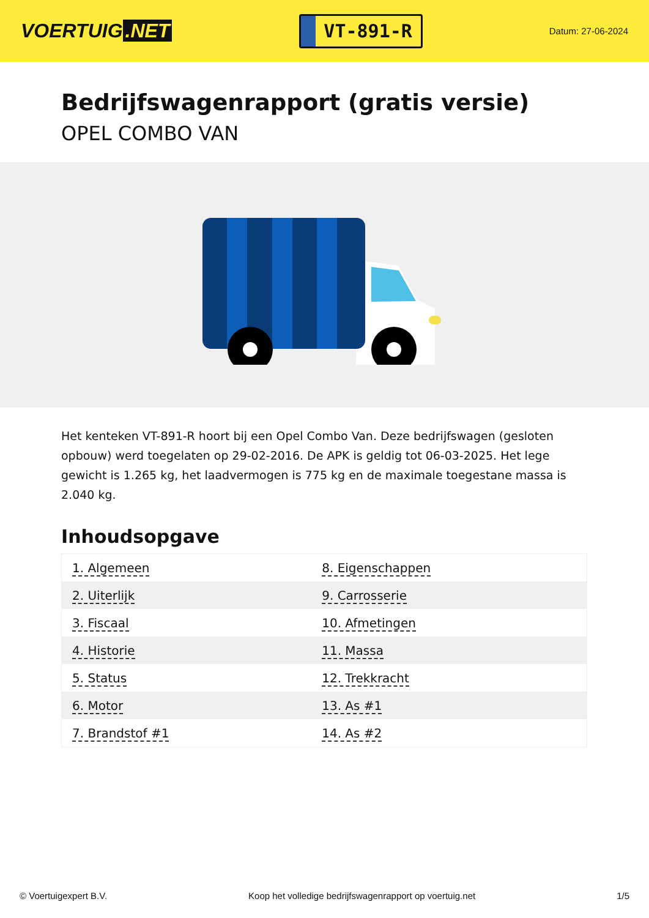VOERTUIG.NET
VT-891-R
Datum: 27-06-2024
Bedrijfswagenrapport (gratis versie)
OPEL COMBO VAN
Het kenteken VT-891-R hoort bij een Opel Combo Van. Deze bedrijfswagen (gesloten opbouw) werd toegelaten op 29-02-2016. De APK is geldig tot 06-03-2025. Het lege gewicht is 1.265 kg, het laadvermogen is 775 kg en de maximale toegestane massa is 2.040 kg.
Inhoudsopgave
| 1. Algemeen | 8. Eigenschappen |
| 2. Uiterlijk | 9. Carrosserie |
| 3. Fiscaal | 10. Afmetingen |
| 4. Historie | 11. Massa |
| 5. Status | 12. Trekkracht |
| 6. Motor | 13. As #1 |
| 7. Brandstof #1 | 14. As #2 |
© Voertuigexpert B.V. Koop het volledige bedrijfswagenrapport op voertuig.net 1/5